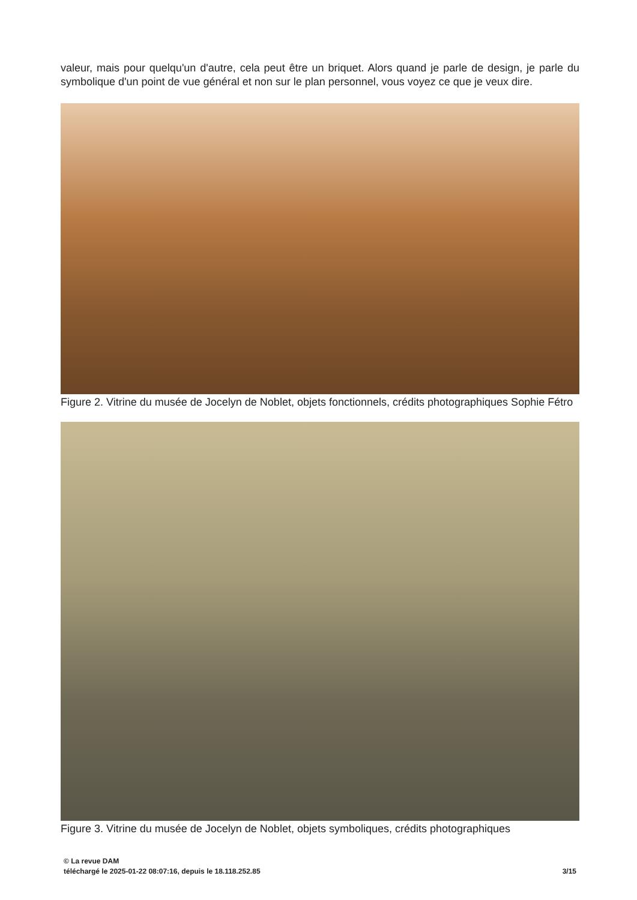valeur, mais pour quelqu'un d'autre, cela peut être un briquet. Alors quand je parle de design, je parle du symbolique d'un point de vue général et non sur le plan personnel, vous voyez ce que je veux dire.
Figure 2. Vitrine du musée de Jocelyn de Noblet, objets fonctionnels, crédits photographiques Sophie Fétro
Figure 3. Vitrine du musée de Jocelyn de Noblet, objets symboliques, crédits photographiques
© La revue DAM
téléchargé le 2025-01-22 08:07:16, depuis le 18.118.252.85 3/15